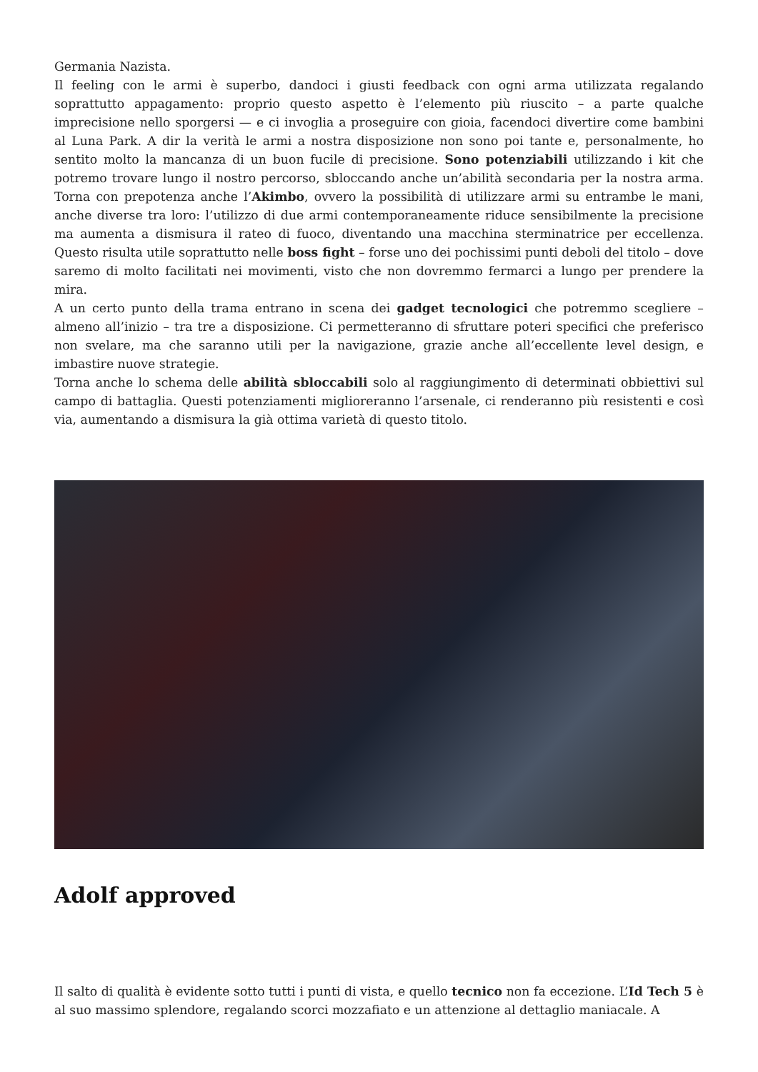Germania Nazista.
Il feeling con le armi è superbo, dandoci i giusti feedback con ogni arma utilizzata regalando soprattutto appagamento: proprio questo aspetto è l’elemento più riuscito – a parte qualche imprecisione nello sporgersi — e ci invoglia a proseguire con gioia, facendoci divertire come bambini al Luna Park. A dir la verità le armi a nostra disposizione non sono poi tante e, personalmente, ho sentito molto la mancanza di un buon fucile di precisione. Sono potenziabili utilizzando i kit che potremo trovare lungo il nostro percorso, sbloccando anche un’abilità secondaria per la nostra arma. Torna con prepotenza anche l’Akimbo, ovvero la possibilità di utilizzare armi su entrambe le mani, anche diverse tra loro: l’utilizzo di due armi contemporaneamente riduce sensibilmente la precisione ma aumenta a dismisura il rateo di fuoco, diventando una macchina sterminatrice per eccellenza. Questo risulta utile soprattutto nelle boss fight – forse uno dei pochissimi punti deboli del titolo – dove saremo di molto facilitati nei movimenti, visto che non dovremmo fermarci a lungo per prendere la mira.
A un certo punto della trama entrano in scena dei gadget tecnologici che potremmo scegliere – almeno all’inizio – tra tre a disposizione. Ci permetteranno di sfruttare poteri specifici che preferisco non svelare, ma che saranno utili per la navigazione, grazie anche all’eccellente level design, e imbastire nuove strategie.
Torna anche lo schema delle abilità sbloccabili solo al raggiungimento di determinati obbiettivi sul campo di battaglia. Questi potenziamenti miglioreranno l’arsenale, ci renderanno più resistenti e così via, aumentando a dismisura la già ottima varietà di questo titolo.
Adolf approved
Il salto di qualità è evidente sotto tutti i punti di vista, e quello tecnico non fa eccezione. L’Id Tech 5 è al suo massimo splendore, regalando scorci mozzafiato e un attenzione al dettaglio maniacale. A